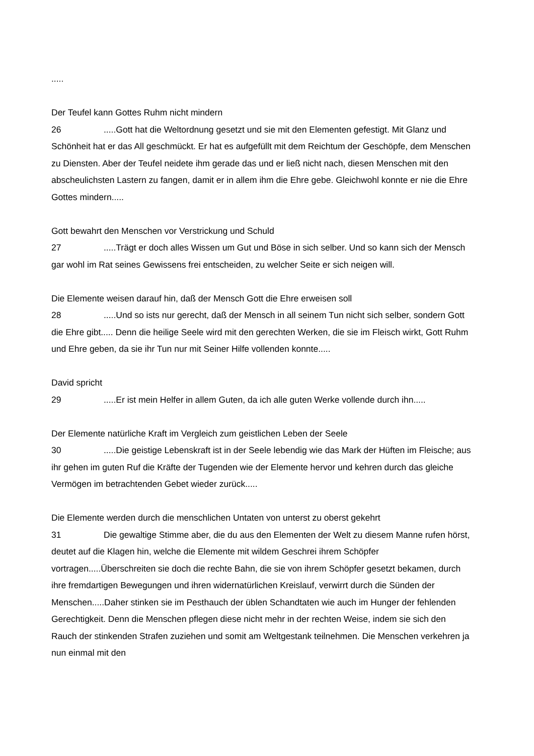.....
Der Teufel kann Gottes Ruhm nicht mindern
26.....Gott hat die Weltordnung gesetzt und sie mit den Elementen gefestigt. Mit Glanz und Schönheit hat er das All geschmückt. Er hat es aufgefüllt mit dem Reichtum der Geschöpfe, dem Menschen zu Diensten. Aber der Teufel neidete ihm gerade das und er ließ nicht nach, diesen Menschen mit den abscheulichsten Lastern zu fangen, damit er in allem ihm die Ehre gebe. Gleichwohl konnte er nie die Ehre Gottes mindern.....
Gott bewahrt den Menschen vor Verstrickung und Schuld
27.....Trägt er doch alles Wissen um Gut und Böse in sich selber. Und so kann sich der Mensch gar wohl im Rat seines Gewissens frei entscheiden, zu welcher Seite er sich neigen will.
Die Elemente weisen darauf hin, daß der Mensch Gott die Ehre erweisen soll
28.....Und so ists nur gerecht, daß der Mensch in all seinem Tun nicht sich selber, sondern Gott die Ehre gibt..... Denn die heilige Seele wird mit den gerechten Werken, die sie im Fleisch wirkt, Gott Ruhm und Ehre geben, da sie ihr Tun nur mit Seiner Hilfe vollenden konnte.....
David spricht
29.....Er ist mein Helfer in allem Guten, da ich alle guten Werke vollende durch ihn.....
Der Elemente natürliche Kraft im Vergleich zum geistlichen Leben der Seele
30.....Die geistige Lebenskraft ist in der Seele lebendig wie das Mark der Hüften im Fleische; aus ihr gehen im guten Ruf die Kräfte der Tugenden wie der Elemente hervor und kehren durch das gleiche Vermögen im betrachtenden Gebet wieder zurück.....
Die Elemente werden durch die menschlichen Untaten von unterst zu oberst gekehrt
31 Die gewaltige Stimme aber, die du aus den Elementen der Welt zu diesem Manne rufen hörst, deutet auf die Klagen hin, welche die Elemente mit wildem Geschrei ihrem Schöpfer vortragen.....Überschreiten sie doch die rechte Bahn, die sie von ihrem Schöpfer gesetzt bekamen, durch ihre fremdartigen Bewegungen und ihren widernatürlichen Kreislauf, verwirrt durch die Sünden der Menschen.....Daher stinken sie im Pesthauch der üblen Schandtaten wie auch im Hunger der fehlenden Gerechtigkeit. Denn die Menschen pflegen diese nicht mehr in der rechten Weise, indem sie sich den Rauch der stinkenden Strafen zuziehen und somit am Weltgestank teilnehmen. Die Menschen verkehren ja nun einmal mit den